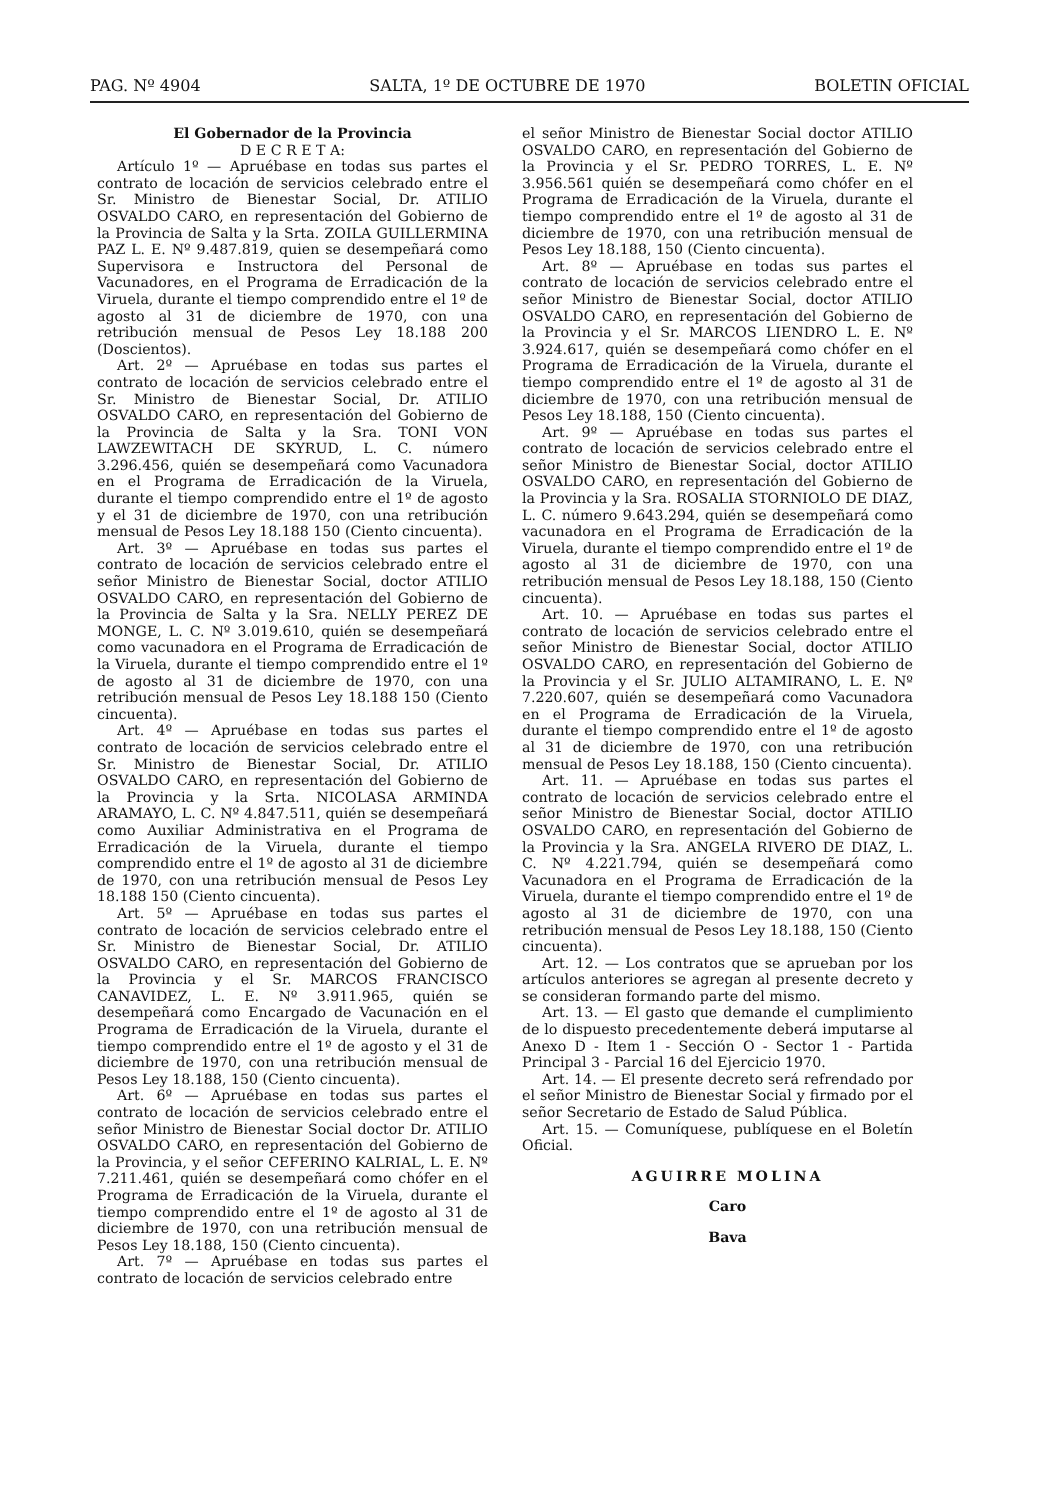PAG. Nº 4904 SALTA, 1º DE OCTUBRE DE 1970 BOLETIN OFICIAL
El Gobernador de la Provincia
D E C R E T A:
Artículo 1º — Apruébase en todas sus partes el contrato de locación de servicios celebrado entre el Sr. Ministro de Bienestar Social, Dr. ATILIO OSVALDO CARO, en representación del Gobierno de la Provincia de Salta y la Srta. ZOILA GUILLERMINA PAZ L. E. Nº 9.487.819, quien se desempeñará como Supervisora e Instructora del Personal de Vacunadores, en el Programa de Erradicación de la Viruela, durante el tiempo comprendido entre el 1º de agosto al 31 de diciembre de 1970, con una retribución mensual de Pesos Ley 18.188 200 (Doscientos).
Art. 2º — Apruébase en todas sus partes el contrato de locación de servicios celebrado entre el Sr. Ministro de Bienestar Social, Dr. ATILIO OSVALDO CARO, en representación del Gobierno de la Provincia de Salta y la Sra. TONI VON LAWZEWITACH DE SKYRUD, L. C. número 3.296.456, quién se desempeñará como Vacunadora en el Programa de Erradicación de la Viruela, durante el tiempo comprendido entre el 1º de agosto y el 31 de diciembre de 1970, con una retribución mensual de Pesos Ley 18.188 150 (Ciento cincuenta).
Art. 3º — Apruébase en todas sus partes el contrato de locación de servicios celebrado entre el señor Ministro de Bienestar Social, doctor ATILIO OSVALDO CARO, en representación del Gobierno de la Provincia de Salta y la Sra. NELLY PEREZ DE MONGE, L. C. Nº 3.019.610, quién se desempeñará como vacunadora en el Programa de Erradicación de la Viruela, durante el tiempo comprendido entre el 1º de agosto al 31 de diciembre de 1970, con una retribución mensual de Pesos Ley 18.188 150 (Ciento cincuenta).
Art. 4º — Apruébase en todas sus partes el contrato de locación de servicios celebrado entre el Sr. Ministro de Bienestar Social, Dr. ATILIO OSVALDO CARO, en representación del Gobierno de la Provincia y la Srta. NICOLASA ARMINDA ARAMAYO, L. C. Nº 4.847.511, quién se desempeñará como Auxiliar Administrativa en el Programa de Erradicación de la Viruela, durante el tiempo comprendido entre el 1º de agosto al 31 de diciembre de 1970, con una retribución mensual de Pesos Ley 18.188 150 (Ciento cincuenta).
Art. 5º — Apruébase en todas sus partes el contrato de locación de servicios celebrado entre el Sr. Ministro de Bienestar Social, Dr. ATILIO OSVALDO CARO, en representación del Gobierno de la Provincia y el Sr. MARCOS FRANCISCO CANAVIDEZ, L. E. Nº 3.911.965, quién se desempeñará como Encargado de Vacunación en el Programa de Erradicación de la Viruela, durante el tiempo comprendido entre el 1º de agosto y el 31 de diciembre de 1970, con una retribución mensual de Pesos Ley 18.188, 150 (Ciento cincuenta).
Art. 6º — Apruébase en todas sus partes el contrato de locación de servicios celebrado entre el señor Ministro de Bienestar Social doctor Dr. ATILIO OSVALDO CARO, en representación del Gobierno de la Provincia, y el señor CEFERINO KALRIAL, L. E. Nº 7.211.461, quién se desempeñará como chófer en el Programa de Erradicación de la Viruela, durante el tiempo comprendido entre el 1º de agosto al 31 de diciembre de 1970, con una retribución mensual de Pesos Ley 18.188, 150 (Ciento cincuenta).
Art. 7º — Apruébase en todas sus partes el contrato de locación de servicios celebrado entre
el señor Ministro de Bienestar Social doctor ATILIO OSVALDO CARO, en representación del Gobierno de la Provincia y el Sr. PEDRO TORRES, L. E. Nº 3.956.561 quién se desempeñará como chófer en el Programa de Erradicación de la Viruela, durante el tiempo comprendido entre el 1º de agosto al 31 de diciembre de 1970, con una retribución mensual de Pesos Ley 18.188, 150 (Ciento cincuenta).
Art. 8º — Apruébase en todas sus partes el contrato de locación de servicios celebrado entre el señor Ministro de Bienestar Social, doctor ATILIO OSVALDO CARO, en representación del Gobierno de la Provincia y el Sr. MARCOS LIENDRO L. E. Nº 3.924.617, quién se desempeñará como chófer en el Programa de Erradicación de la Viruela, durante el tiempo comprendido entre el 1º de agosto al 31 de diciembre de 1970, con una retribución mensual de Pesos Ley 18.188, 150 (Ciento cincuenta).
Art. 9º — Apruébase en todas sus partes el contrato de locación de servicios celebrado entre el señor Ministro de Bienestar Social, doctor ATILIO OSVALDO CARO, en representación del Gobierno de la Provincia y la Sra. ROSALIA STORNIOLO DE DIAZ, L. C. número 9.643.294, quién se desempeñará como vacunadora en el Programa de Erradicación de la Viruela, durante el tiempo comprendido entre el 1º de agosto al 31 de diciembre de 1970, con una retribución mensual de Pesos Ley 18.188, 150 (Ciento cincuenta).
Art. 10. — Apruébase en todas sus partes el contrato de locación de servicios celebrado entre el señor Ministro de Bienestar Social, doctor ATILIO OSVALDO CARO, en representación del Gobierno de la Provincia y el Sr. JULIO ALTAMIRANO, L. E. Nº 7.220.607, quién se desempeñará como Vacunadora en el Programa de Erradicación de la Viruela, durante el tiempo comprendido entre el 1º de agosto al 31 de diciembre de 1970, con una retribución mensual de Pesos Ley 18.188, 150 (Ciento cincuenta).
Art. 11. — Apruébase en todas sus partes el contrato de locación de servicios celebrado entre el señor Ministro de Bienestar Social, doctor ATILIO OSVALDO CARO, en representación del Gobierno de la Provincia y la Sra. ANGELA RIVERO DE DIAZ, L. C. Nº 4.221.794, quién se desempeñará como Vacunadora en el Programa de Erradicación de la Viruela, durante el tiempo comprendido entre el 1º de agosto al 31 de diciembre de 1970, con una retribución mensual de Pesos Ley 18.188, 150 (Ciento cincuenta).
Art. 12. — Los contratos que se aprueban por los artículos anteriores se agregan al presente decreto y se consideran formando parte del mismo.
Art. 13. — El gasto que demande el cumplimiento de lo dispuesto precedentemente deberá imputarse al Anexo D - Item 1 - Sección O - Sector 1 - Partida Principal 3 - Parcial 16 del Ejercicio 1970.
Art. 14. — El presente decreto será refrendado por el señor Ministro de Bienestar Social y firmado por el señor Secretario de Estado de Salud Pública.
Art. 15. — Comuníquese, publíquese en el Boletín Oficial.
AGUIRRE MOLINA
Caro
Bava